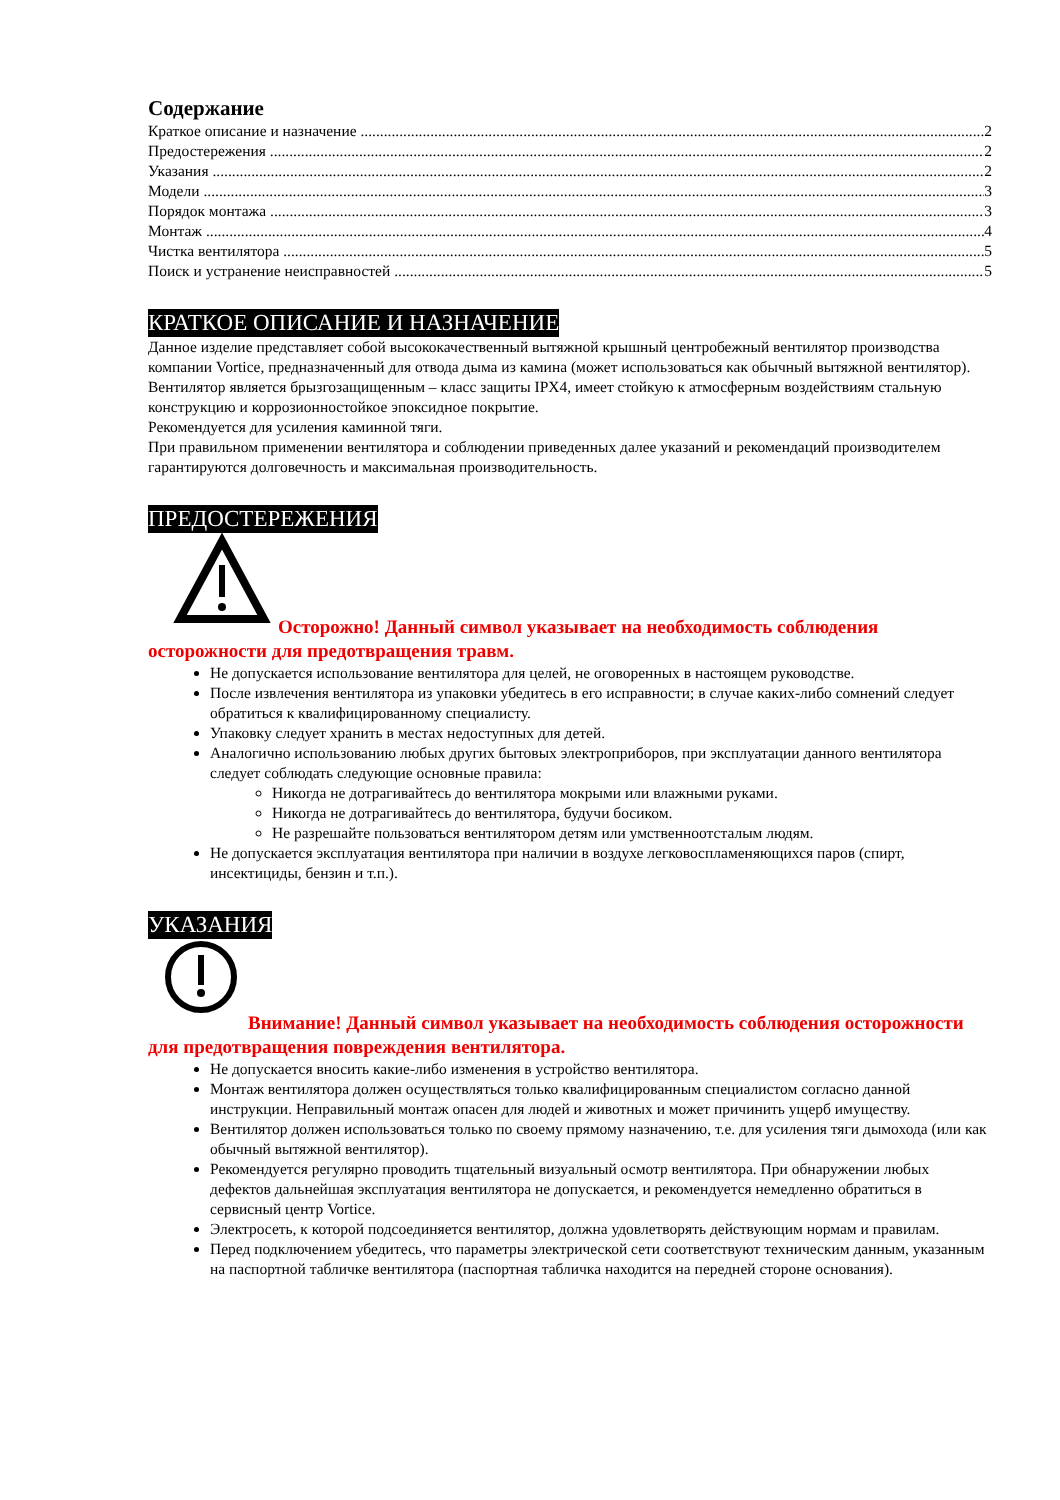Содержание
Краткое описание и назначение 2
Предостережения 2
Указания 2
Модели 3
Порядок монтажа 3
Монтаж 4
Чистка вентилятора 5
Поиск и устранение неисправностей 5
КРАТКОЕ ОПИСАНИЕ И НАЗНАЧЕНИЕ
Данное изделие представляет собой высококачественный вытяжной крышный центробежный вентилятор производства компании Vortice, предназначенный для отвода дыма из камина (может использоваться как обычный вытяжной вентилятор). Вентилятор является брызгозащищенным – класс защиты IPX4, имеет стойкую к атмосферным воздействиям стальную конструкцию и коррозионностойкое эпоксидное покрытие.
Рекомендуется для усиления каминной тяги.
При правильном применении вентилятора и соблюдении приведенных далее указаний и рекомендаций производителем гарантируются долговечность и максимальная производительность.
ПРЕДОСТЕРЕЖЕНИЯ
Осторожно! Данный символ указывает на необходимость соблюдения осторожности для предотвращения травм.
Не допускается использование вентилятора для целей, не оговоренных в настоящем руководстве.
После извлечения вентилятора из упаковки убедитесь в его исправности; в случае каких-либо сомнений следует обратиться к квалифицированному специалисту.
Упаковку следует хранить в местах недоступных для детей.
Аналогично использованию любых других бытовых электроприборов, при эксплуатации данного вентилятора следует соблюдать следующие основные правила:
Никогда не дотрагивайтесь до вентилятора мокрыми или влажными руками.
Никогда не дотрагивайтесь до вентилятора, будучи босиком.
Не разрешайте пользоваться вентилятором детям или умственноотсталым людям.
Не допускается эксплуатация вентилятора при наличии в воздухе легковоспламеняющихся паров (спирт, инсектициды, бензин и т.п.).
УКАЗАНИЯ
Внимание! Данный символ указывает на необходимость соблюдения осторожности для предотвращения повреждения вентилятора.
Не допускается вносить какие-либо изменения в устройство вентилятора.
Монтаж вентилятора должен осуществляться только квалифицированным специалистом согласно данной инструкции. Неправильный монтаж опасен для людей и животных и может причинить ущерб имуществу.
Вентилятор должен использоваться только по своему прямому назначению, т.е. для усиления тяги дымохода (или как обычный вытяжной вентилятор).
Рекомендуется регулярно проводить тщательный визуальный осмотр вентилятора. При обнаружении любых дефектов дальнейшая эксплуатация вентилятора не допускается, и рекомендуется немедленно обратиться в сервисный центр Vortice.
Электросеть, к которой подсоединяется вентилятор, должна удовлетворять действующим нормам и правилам.
Перед подключением убедитесь, что параметры электрической сети соответствуют техническим данным, указанным на паспортной табличке вентилятора (паспортная табличка находится на передней стороне основания).